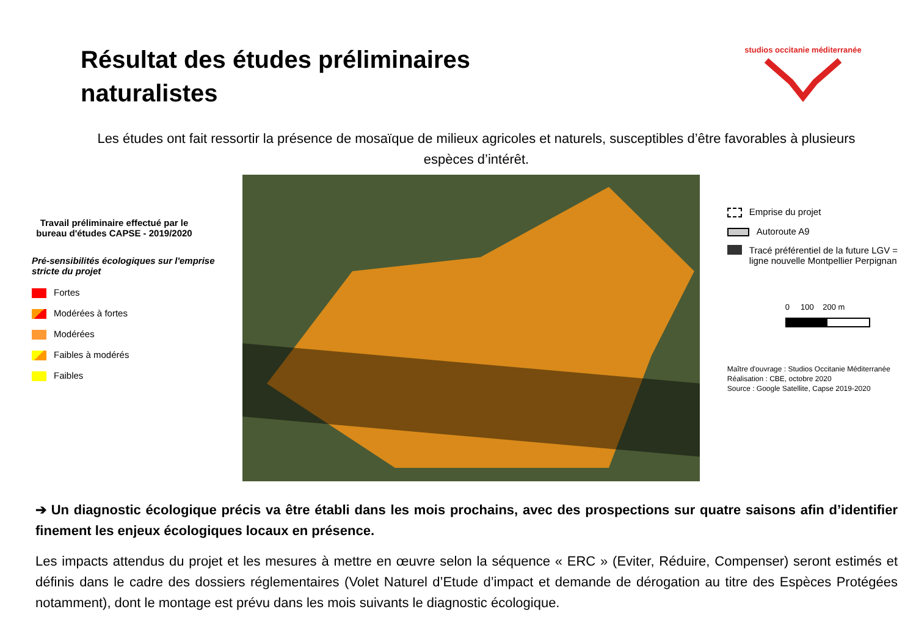Résultat des études préliminaires
naturalistes
studios occitanie méditerranée
Les études ont fait ressortir la présence de mosaïque de milieux agricoles et naturels, susceptibles d’être favorables à plusieurs espèces d’intérêt.
Travail préliminaire effectué par le bureau d'études CAPSE - 2019/2020
Pré-sensibilités écologiques sur l'emprise stricte du projet
Fortes
Modérées à fortes
Modérées
Faibles à modérés
Faibles
Emprise du projet
Autoroute A9
Tracé préférentiel de la future LGV = ligne nouvelle Montpellier Perpignan
0 100 200 m
Maître d'ouvrage : Studios Occitanie Méditerranée
Réalisation : CBE, octobre 2020
Source : Google Satellite, Capse 2019-2020
➔ Un diagnostic écologique précis va être établi dans les mois prochains, avec des prospections sur quatre saisons afin d’identifier finement les enjeux écologiques locaux en présence.
Les impacts attendus du projet et les mesures à mettre en œuvre selon la séquence « ERC » (Eviter, Réduire, Compenser) seront estimés et définis dans le cadre des dossiers réglementaires (Volet Naturel d’Etude d’impact et demande de dérogation au titre des Espèces Protégées notamment), dont le montage est prévu dans les mois suivants le diagnostic écologique.